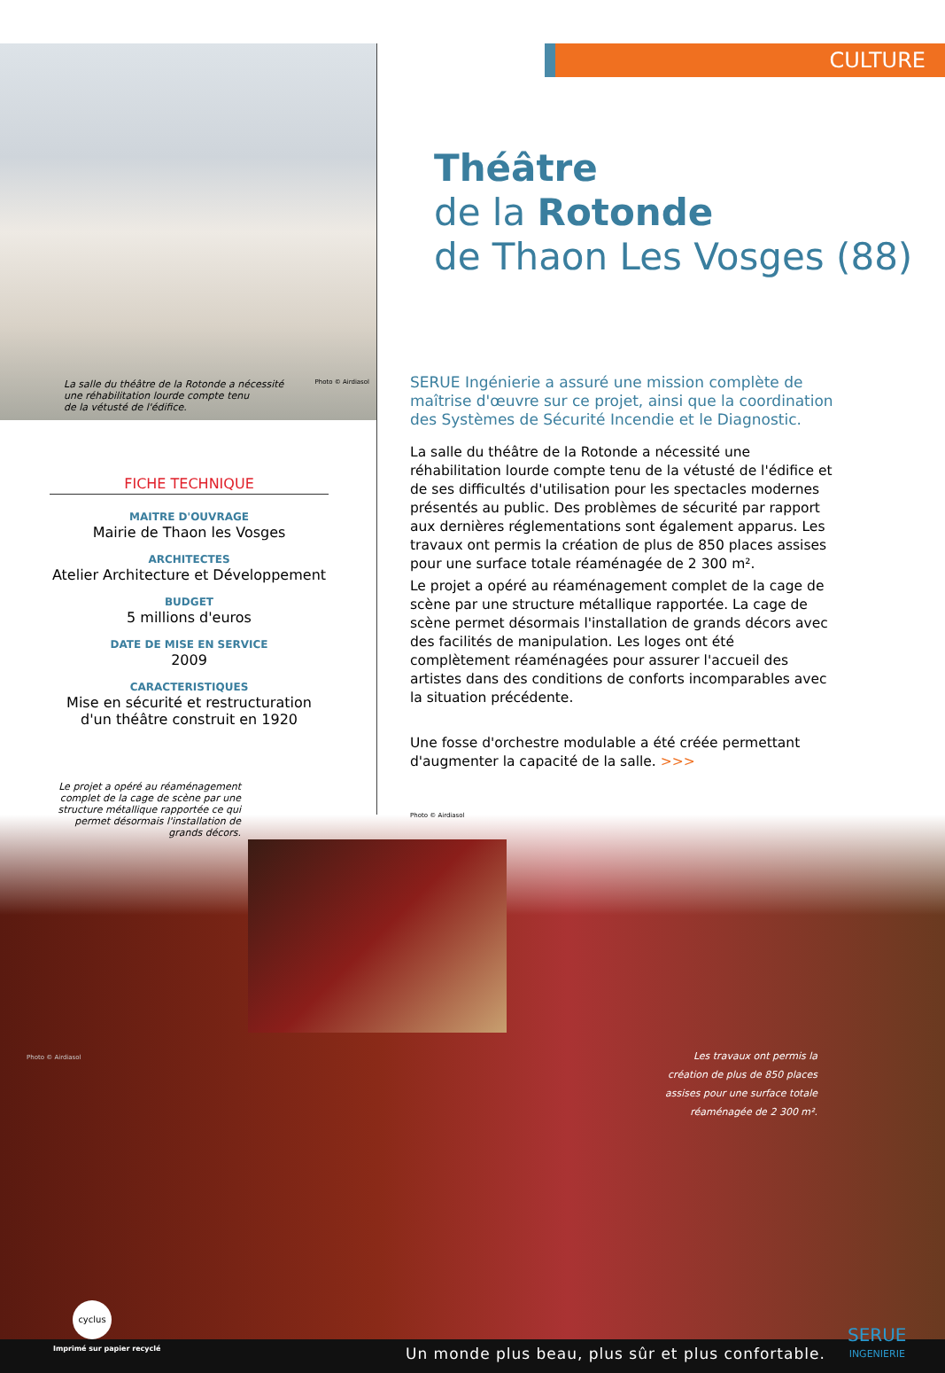CULTURE
Théâtre
de la Rotonde
de Thaon Les Vosges (88)
La salle du théâtre de la Rotonde a nécessité
une réhabilitation lourde compte tenu
de la vétusté de l'édifice. Photo © Airdiasol
FICHE TECHNIQUE
MAITRE D'OUVRAGE
Mairie de Thaon les Vosges
ARCHITECTES
Atelier Architecture et Développement
BUDGET
5 millions d'euros
DATE DE MISE EN SERVICE
2009
CARACTERISTIQUES
Mise en sécurité et restructuration d'un théâtre construit en 1920
Le projet a opéré au réaménagement complet de la cage de scène par une structure métallique rapportée ce qui permet désormais l'installation de grands décors.
SERUE Ingénierie a assuré une mission complète de maîtrise d'œuvre sur ce projet, ainsi que la coordination des Systèmes de Sécurité Incendie et le Diagnostic.
La salle du théâtre de la Rotonde a nécessité une réhabilitation lourde compte tenu de la vétusté de l'édifice et de ses difficultés d'utilisation pour les spectacles modernes présentés au public. Des problèmes de sécurité par rapport aux dernières réglementations sont également apparus. Les travaux ont permis la création de plus de 850 places assises pour une surface totale réaménagée de 2 300 m².
Le projet a opéré au réaménagement complet de la cage de scène par une structure métallique rapportée. La cage de scène permet désormais l'installation de grands décors avec des facilités de manipulation. Les loges ont été complètement réaménagées pour assurer l'accueil des artistes dans des conditions de conforts incomparables avec la situation précédente.
Une fosse d'orchestre modulable a été créée permettant d'augmenter la capacité de la salle. >>>
Photo © Airdiasol
Les travaux ont permis la création de plus de 850 places assises pour une surface totale réaménagée de 2 300 m².
Photo © Airdiasol
cyclus
Imprimé sur papier recyclé
Un monde plus beau, plus sûr et plus confortable.
SERUE
INGENIERIE